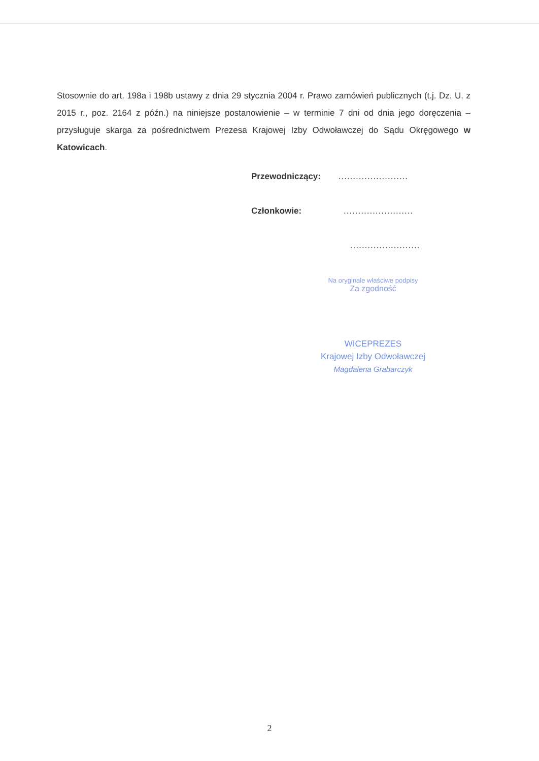Stosownie do art. 198a i 198b ustawy z dnia 29 stycznia 2004 r. Prawo zamówień publicznych (t.j. Dz. U. z 2015 r., poz. 2164 z późn.) na niniejsze postanowienie – w terminie 7 dni od dnia jego doręczenia – przysługuje skarga za pośrednictwem Prezesa Krajowej Izby Odwoławczej do Sądu Okręgowego w Katowicach.
Przewodniczący: ........................
Członkowie: ........................
........................
Na oryginale właściwe podpisy
Za zgodność
WICEPREZES
Krajowej Izby Odwoławczej
Magdalena Grabarczyk
2